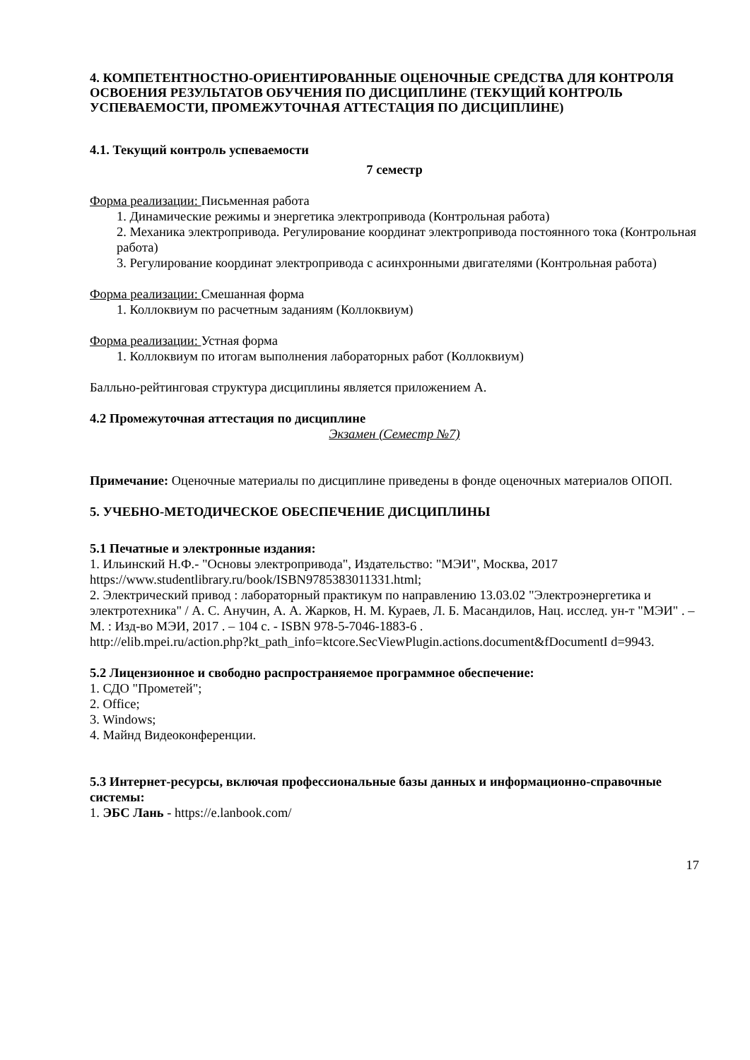4. КОМПЕТЕНТНОСТНО-ОРИЕНТИРОВАННЫЕ ОЦЕНОЧНЫЕ СРЕДСТВА ДЛЯ КОНТРОЛЯ ОСВОЕНИЯ РЕЗУЛЬТАТОВ ОБУЧЕНИЯ ПО ДИСЦИПЛИНЕ (ТЕКУЩИЙ КОНТРОЛЬ УСПЕВАЕМОСТИ, ПРОМЕЖУТОЧНАЯ АТТЕСТАЦИЯ ПО ДИСЦИПЛИНЕ)
4.1. Текущий контроль успеваемости
7 семестр
Форма реализации: Письменная работа
1. Динамические режимы и энергетика электропривода (Контрольная работа)
2. Механика электропривода. Регулирование координат электропривода постоянного тока (Контрольная работа)
3. Регулирование координат электропривода с асинхронными двигателями (Контрольная работа)
Форма реализации: Смешанная форма
1. Коллоквиум по расчетным заданиям (Коллоквиум)
Форма реализации: Устная форма
1. Коллоквиум по итогам выполнения лабораторных работ (Коллоквиум)
Балльно-рейтинговая структура дисциплины является приложением А.
4.2 Промежуточная аттестация по дисциплине
Экзамен (Семестр №7)
Примечание: Оценочные материалы по дисциплине приведены в фонде оценочных материалов ОПОП.
5. УЧЕБНО-МЕТОДИЧЕСКОЕ ОБЕСПЕЧЕНИЕ ДИСЦИПЛИНЫ
5.1 Печатные и электронные издания:
1. Ильинский Н.Ф.- "Основы электропривода", Издательство: "МЭИ", Москва, 2017 https://www.studentlibrary.ru/book/ISBN9785383011331.html;
2. Электрический привод : лабораторный практикум по направлению 13.03.02 "Электроэнергетика и электротехника" / А. С. Анучин, А. А. Жарков, Н. М. Кураев, Л. Б. Масандилов, Нац. исслед. ун-т "МЭИ" . – М. : Изд-во МЭИ, 2017 . – 104 с. - ISBN 978-5-7046-1883-6 .
http://elib.mpei.ru/action.php?kt_path_info=ktcore.SecViewPlugin.actions.document&fDocumentI d=9943.
5.2 Лицензионное и свободно распространяемое программное обеспечение:
1. СДО "Прометей";
2. Office;
3. Windows;
4. Майнд Видеоконференции.
5.3 Интернет-ресурсы, включая профессиональные базы данных и информационно-справочные системы:
1. ЭБС Лань - https://e.lanbook.com/
17